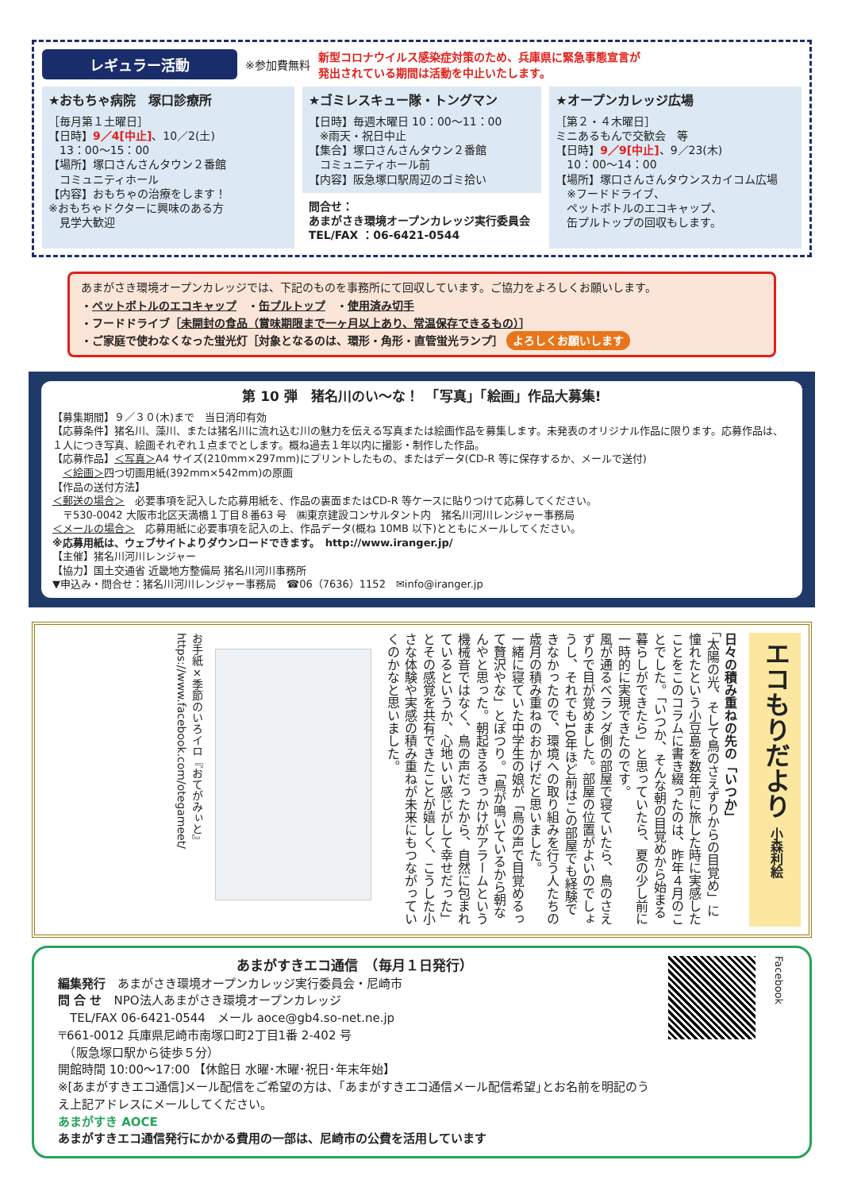レギュラー活動 ※参加費無料 新型コロナウイルス感染症対策のため、兵庫県に緊急事態宣言が
発出されている期間は活動を中止いたします。
★おもちゃ病院　塚口診療所
［毎月第１土曜日］
【日時】9／4[中止]、10／2(土)
　13：00～15：00
【場所】塚口さんさんタウン２番館
　コミュニティホール
【内容】おもちゃの治療をします！
※おもちゃドクターに興味のある方
　見学大歓迎
★ゴミレスキュー隊・トングマン
【日時】毎週木曜日 10：00～11：00
　※雨天・祝日中止
【集合】塚口さんさんタウン２番館
　コミュニティホール前
【内容】阪急塚口駅周辺のゴミ拾い
問合せ：
あまがさき環境オープンカレッジ実行委員会
TEL/FAX ：06-6421-0544
★オープンカレッジ広場
［第２・４木曜日］
ミニあるもんで交歓会　等
【日時】9／9[中止]、9／23(木)
　10：00～14：00
【場所】塚口さんさんタウンスカイコム広場
　※フードドライブ、
　ペットボトルのエコキャップ、
　缶プルトップの回収もします。
あまがさき環境オープンカレッジでは、下記のものを事務所にて回収しています。ご協力をよろしくお願いします。
・ペットボトルのエコキャップ　・缶プルトップ　・使用済み切手
・フードドライブ［未開封の食品（賞味期限まで一ヶ月以上あり、常温保存できるもの）］
・ご家庭で使わなくなった蛍光灯［対象となるのは、環形・角形・直管蛍光ランプ］ よろしくお願いします
第 10 弾　猪名川のい～な！　「写真」「絵画」作品大募集!
【募集期間】９／３０(木)まで　当日消印有効
【応募条件】猪名川、藻川、または猪名川に流れ込む川の魅力を伝える写真または絵画作品を募集します。未発表のオリジナル作品に限ります。応募作品は、１人につき写真、絵画それぞれ１点までとします。概ね過去１年以内に撮影・制作した作品。
【応募作品】＜写真＞A4 サイズ(210mm×297mm)にプリントしたもの、またはデータ(CD-R 等に保存するか、メールで送付)
　＜絵画＞四つ切画用紙(392mm×542mm)の原画
【作品の送付方法】
＜郵送の場合＞　必要事項を記入した応募用紙を、作品の裏面またはCD-R 等ケースに貼りつけて応募してください。
　〒530-0042 大阪市北区天満橋１丁目８番63 号　㈱東京建設コンサルタント内　猪名川河川レンジャー事務局
＜メールの場合＞　応募用紙に必要事項を記入の上、作品データ(概ね 10MB 以下)とともにメールしてください。
※応募用紙は、ウェブサイトよりダウンロードできます。　http://www.iranger.jp/
【主催】猪名川河川レンジャー
【協力】国土交通省 近畿地方整備局 猪名川河川事務所
▼申込み・問合せ：猪名川河川レンジャー事務局　☎06（7636）1152　✉info@iranger.jp
エコもりだより 小森利絵
日々の積み重ねの先の「いつか」
「太陽の光、そして鳥のさえずりからの目覚め」に憧れたという小豆島を数年前に旅した時に実感したことをこのコラムに書き綴ったのは、昨年４月のことでした。「いつか、そんな朝の目覚めから始まる暮らしができたら」と思っていたら、夏の少し前に一時的に実現できたのです。
風が通るベランダ側の部屋で寝ていたら、鳥のさえずりで目が覚めました。部屋の位置がよいのでしょうし、それでも10年ほど前はこの部屋でも経験できなかったので、環境への取り組みを行う人たちの歳月の積み重ねのおかげだと思いました。
一緒に寝ていた中学生の娘が「鳥の声で目覚めるって贅沢やな」とぽつり。「鳥が鳴いているから朝なんやと思った。朝起きるきっかけがアラームという機械音ではなく、鳥の声だったから、自然に包まれているというか、心地いい感じがして幸せだった」とその感覚を共有できたことが嬉しく、こうした小さな体験や実感の積み重ねが未来にもつながっていくのかなと思いました。
お手紙×季節のいろイロ『おてがみぃと』
https://www.facebook.com/otegameet/
あまがすきエコ通信　（毎月１日発行）
編集発行　あまがさき環境オープンカレッジ実行委員会・尼崎市
問 合 せ　NPO法人あまがさき環境オープンカレッジ
　TEL/FAX 06-6421-0544　メール aoce@gb4.so-net.ne.jp
〒661-0012 兵庫県尼崎市南塚口町2丁目1番 2-402 号
　（阪急塚口駅から徒歩５分）
開館時間 10:00～17:00 【休館日 水曜･木曜･祝日･年末年始】
※[あまがすきエコ通信]メール配信をご希望の方は、｢あまがすきエコ通信メール配信希望｣とお名前を明記のうえ上記アドレスにメールしてください。
あまがすき AOCE
あまがすきエコ通信発行にかかる費用の一部は、尼崎市の公費を活用しています
Facebook